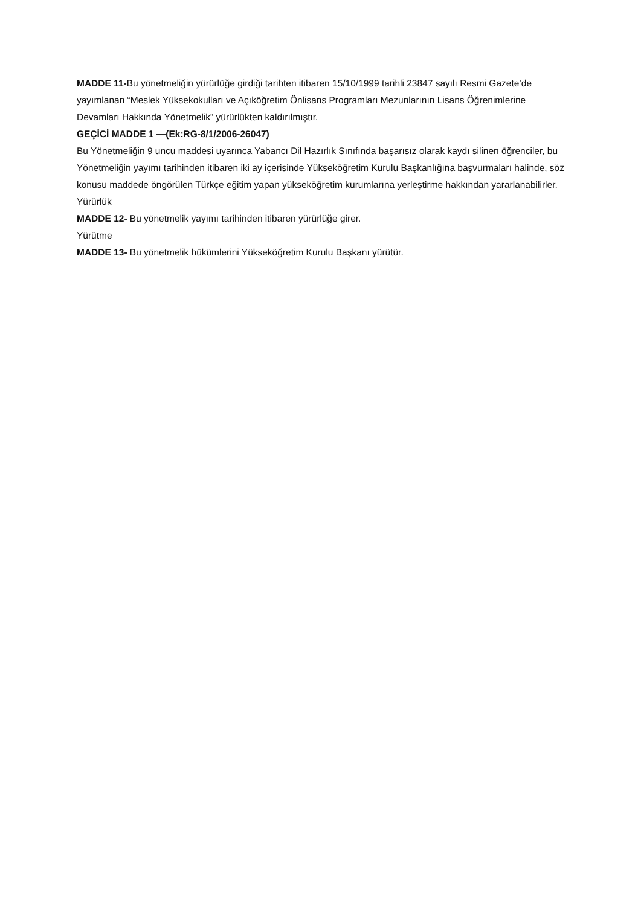MADDE 11-Bu yönetmeliğin yürürlüğe girdiği tarihten itibaren 15/10/1999 tarihli 23847 sayılı Resmi Gazete’de yayımlanan “Meslek Yüksekokulları ve Açıköğretim Önlisans Programları Mezunlarının Lisans Öğrenimlerine Devamları Hakkında Yönetmelik” yürürlükten kaldırılmıştır.
GEÇİCİ MADDE 1 —(Ek:RG-8/1/2006-26047)
Bu Yönetmeliğin 9 uncu maddesi uyarınca Yabancı Dil Hazırlık Sınıfında başarısız olarak kaydı silinen öğrenciler, bu Yönetmeliğin yayımı tarihinden itibaren iki ay içerisinde Yükseköğretim Kurulu Başkanlığına başvurmaları halinde, söz konusu maddede öngörülen Türkçe eğitim yapan yükseköğretim kurumlarına yerleştirme hakkından yararlanabilirler.
Yürürlük
MADDE 12- Bu yönetmelik yayımı tarihinden itibaren yürürlüğe girer.
Yürütme
MADDE 13- Bu yönetmelik hükümlerini Yükseköğretim Kurulu Başkanı yürütür.